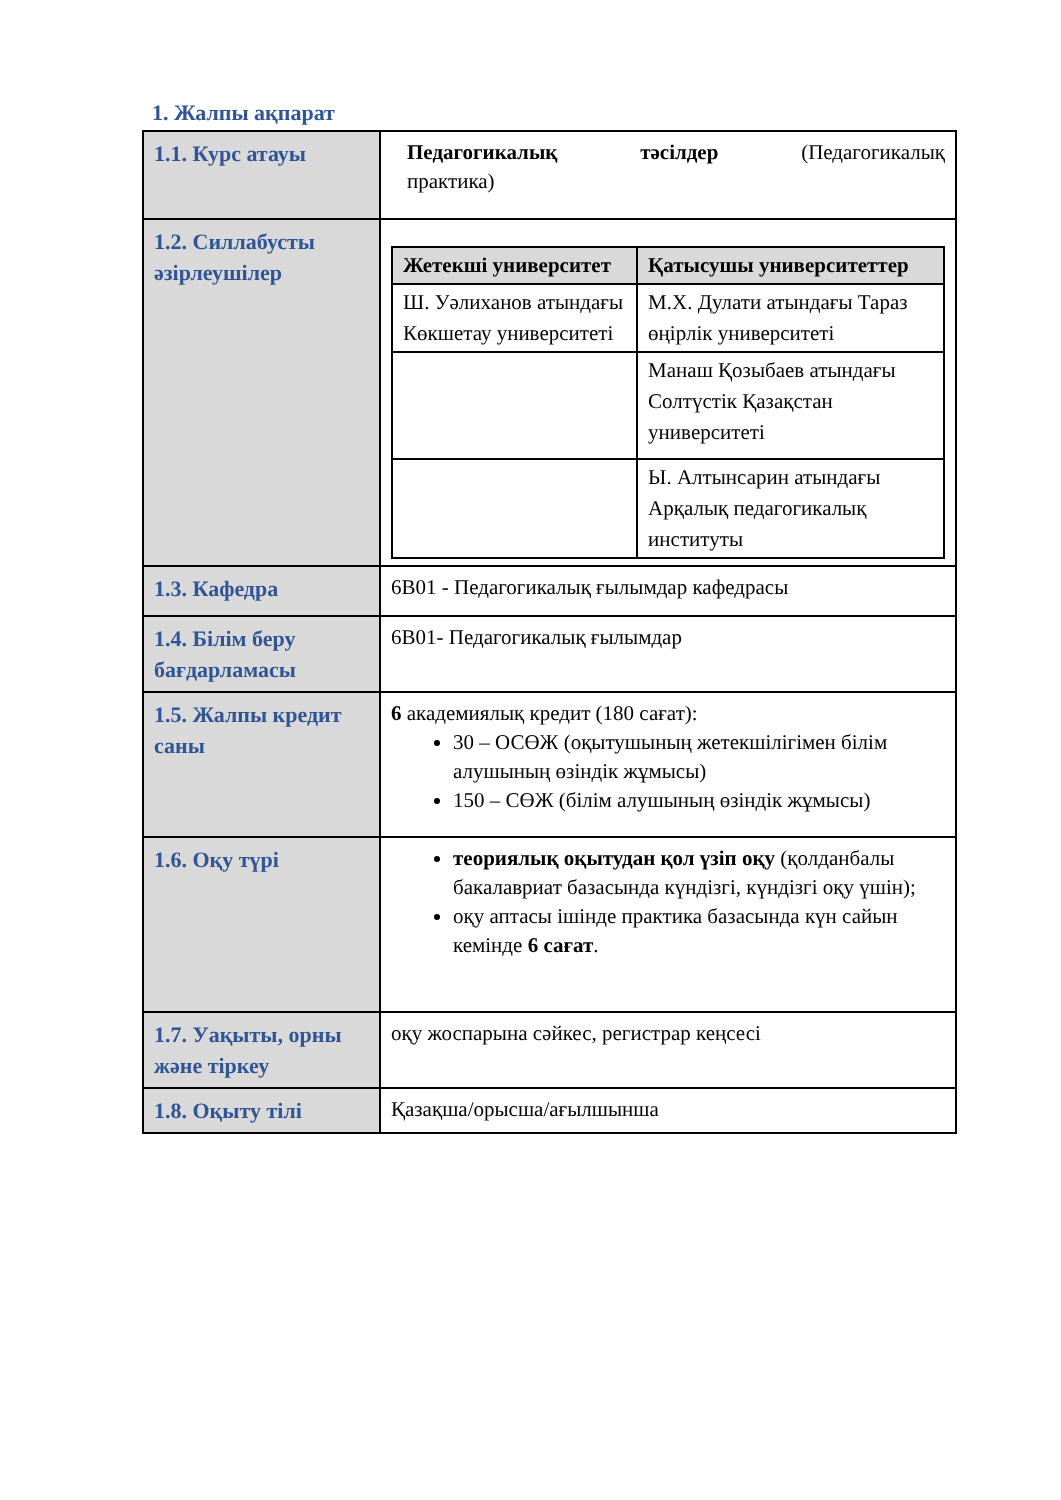1. Жалпы ақпарат
| 1.1. Курс атауы | Педагогикалық тәсілдер (Педагогикалық практика) |
| 1.2. Силлабусты әзірлеушілер | / Жетекші университет / Қатысушы университеттер / / --- / --- / / Ш. Уәлиханов атындағы Көкшетау университеті / М.Х. Дулати атындағы Тараз өңірлік университеті / / / Манаш Қозыбаев атындағы Солтүстік Қазақстан университеті / / / Ы. Алтынсарин атындағы Арқалық педагогикалық институты / |
| 1.3. Кафедра | 6В01 - Педагогикалық ғылымдар кафедрасы |
| 1.4. Білім беру бағдарламасы | 6В01- Педагогикалық ғылымдар |
| 1.5. Жалпы кредит саны | 6 академиялық кредит (180 сағат): 30 – ОСӨЖ (оқытушының жетекшілігімен білім алушының өзіндік жұмысы) 150 – СӨЖ (білім алушының өзіндік жұмысы) |
| 1.6. Оқу түрі | теориялық оқытудан қол үзіп оқу (қолданбалы бакалавриат базасында күндізгі, күндізгі оқу үшін); оқу аптасы ішінде практика базасында күн сайын кемінде 6 сағат . |
| 1.7. Уақыты, орны және тіркеу | оқу жоспарына сәйкес, регистрар кеңсесі |
| 1.8. Оқыту тілі | Қазақша/орысша/ағылшынша |